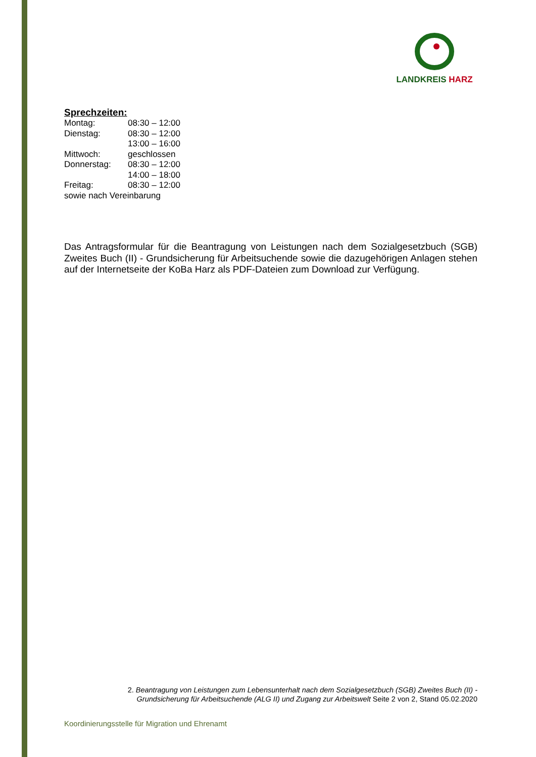LANDKREIS HARZ
Sprechzeiten:
| Montag: | 08:30 – 12:00 |
| Dienstag: | 08:30 – 12:00 |
| | 13:00 – 16:00 |
| Mittwoch: | geschlossen |
| Donnerstag: | 08:30 – 12:00 |
| | 14:00 – 18:00 |
| Freitag: | 08:30 – 12:00 |
| sowie nach Vereinbarung | |
Das Antragsformular für die Beantragung von Leistungen nach dem Sozialgesetzbuch (SGB) Zweites Buch (II) - Grundsicherung für Arbeitsuchende sowie die dazugehörigen Anlagen stehen auf der Internetseite der KoBa Harz als PDF-Dateien zum Download zur Verfügung.
2. Beantragung von Leistungen zum Lebensunterhalt nach dem Sozialgesetzbuch (SGB) Zweites Buch (II) - Grundsicherung für Arbeitsuchende (ALG II) und Zugang zur Arbeitswelt Seite 2 von 2, Stand 05.02.2020
Koordinierungsstelle für Migration und Ehrenamt